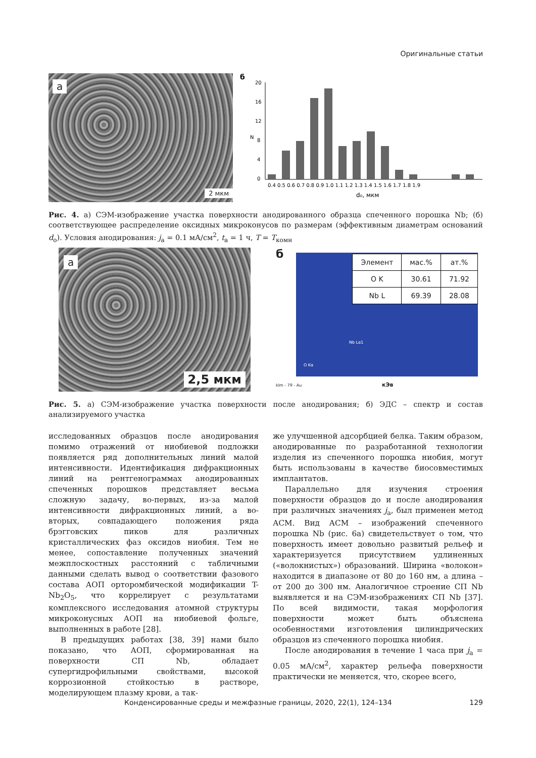Оригинальные статьи
а
2 мкм
б
N
20
16
12
8
4
0
0.4 0.5 0.6 0.7 0.8 0.9 1.0 1.1 1.2 1.3 1.4 1.5 1.6 1.7 1.8 1.9
d₀, мкм
Рис. 4. а) СЭМ-изображение участка поверхности анодированного образца спеченного порошка Nb; (б) соответствующее распределение оксидных микроконусов по размерам (эффективным диаметрам оснований d<sub>o</sub>). Условия анодирования: j<sub>a</sub> = 0.1 мА/см<sup>2</sup>, t<sub>a</sub> = 1 ч, T = T<sub>комн</sub>
а
2,5 мкм
б
| Элемент | мас.% | ат.% |
| --- | --- | --- |
| O K | 30.61 | 71.92 |
| Nb L | 69.39 | 28.08 |
Nb Lα1
O Kα
klm - 79 - Au кЭв
Рис. 5. а) СЭМ-изображение участка поверхности после анодирования; б) ЭДС – спектр и состав анализируемого участка
исследованных образцов после анодирования помимо отражений от ниобиевой подложки появляется ряд дополнительных линий малой интенсивности. Идентификация дифракционных линий на рентгенограммах анодированных спеченных порошков представляет весьма сложную задачу, во-первых, из-за малой интенсивности дифракционных линий, а во-вторых, совпадающего положения ряда брэгговских пиков для различных кристаллических фаз оксидов ниобия. Тем не менее, сопоставление полученных значений межплоскостных расстояний с табличными данными сделать вывод о соответствии фазового состава АОП орторомбической модификации T- Nb<sub>2</sub>O<sub>5</sub>, что коррелирует с результатами комплексного исследования атомной структуры микроконусных АОП на ниобиевой фольге, выполненных в работе [28].
В предыдущих работах [38, 39] нами было показано, что АОП, сформированная на поверхности СП Nb, обладает супергидрофильными свойствами, высокой коррозионной стойкостью в растворе, моделирующем плазму крови, а так-
же улучшенной адсорбцией белка. Таким образом, анодированные по разработанной технологии изделия из спеченного порошка ниобия, могут быть использованы в качестве биосовместимых имплантатов.
Параллельно для изучения строения поверхности образцов до и после анодирования при различных значениях j<sub>a</sub>, был применен метод АСМ. Вид АСМ – изображений спеченного порошка Nb (рис. 6а) свидетельствует о том, что поверхность имеет довольно развитый рельеф и характеризуется присутствием удлиненных («волокнистых») образований. Ширина «волокон» находится в диапазоне от 80 до 160 нм, а длина – от 200 до 300 нм. Аналогичное строение СП Nb выявляется и на СЭМ-изображениях СП Nb [37]. По всей видимости, такая морфология поверхности может быть объяснена особенностями изготовления цилиндрических образцов из спеченного порошка ниобия.
После анодирования в течение 1 часа при j<sub>a</sub> = 0.05 мА/см<sup>2</sup>, характер рельефа поверхности практически не меняется, что, скорее всего,
Конденсированные среды и межфазные границы, 2020, 22(1), 124–134 129